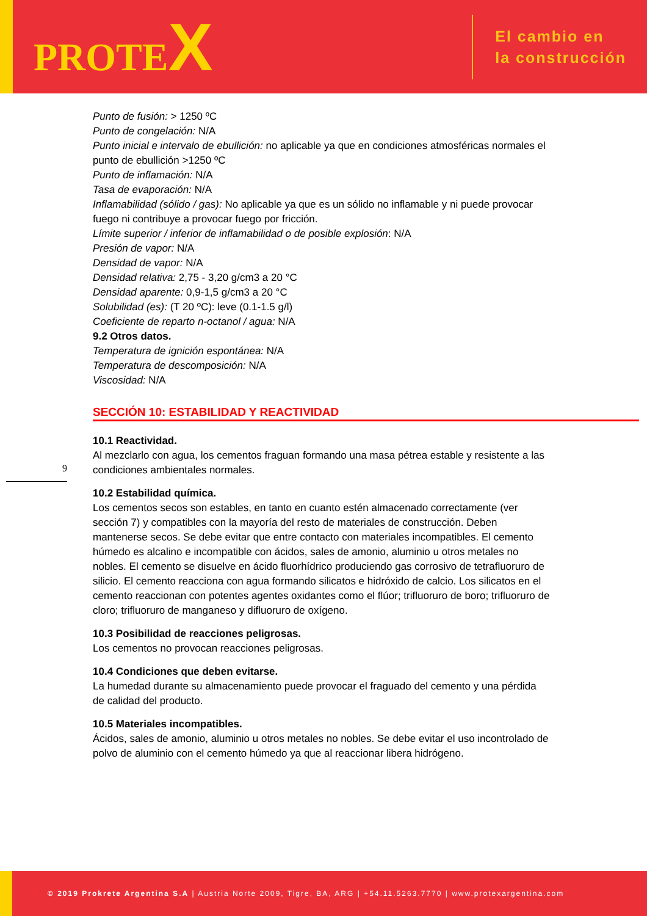PROTEX
El cambio en
la construcción
9
Punto de fusión: > 1250 ºC
Punto de congelación: N/A
Punto inicial e intervalo de ebullición: no aplicable ya que en condiciones atmosféricas normales el punto de ebullición >1250 ºC
Punto de inflamación: N/A
Tasa de evaporación: N/A
Inflamabilidad (sólido / gas): No aplicable ya que es un sólido no inflamable y ni puede provocar fuego ni contribuye a provocar fuego por fricción.
Límite superior / inferior de inflamabilidad o de posible explosión: N/A
Presión de vapor: N/A
Densidad de vapor: N/A
Densidad relativa: 2,75 - 3,20 g/cm3 a 20 °C
Densidad aparente: 0,9-1,5 g/cm3 a 20 °C
Solubilidad (es): (T 20 ºC): leve (0.1-1.5 g/l)
Coeficiente de reparto n-octanol / agua: N/A
9.2 Otros datos.
Temperatura de ignición espontánea: N/A
Temperatura de descomposición: N/A
Viscosidad: N/A
SECCIÓN 10: ESTABILIDAD Y REACTIVIDAD
10.1 Reactividad.
Al mezclarlo con agua, los cementos fraguan formando una masa pétrea estable y resistente a las condiciones ambientales normales.
10.2 Estabilidad química.
Los cementos secos son estables, en tanto en cuanto estén almacenado correctamente (ver sección 7) y compatibles con la mayoría del resto de materiales de construcción. Deben mantenerse secos. Se debe evitar que entre contacto con materiales incompatibles. El cemento húmedo es alcalino e incompatible con ácidos, sales de amonio, aluminio u otros metales no nobles. El cemento se disuelve en ácido fluorhídrico produciendo gas corrosivo de tetrafluoruro de silicio. El cemento reacciona con agua formando silicatos e hidróxido de calcio. Los silicatos en el cemento reaccionan con potentes agentes oxidantes como el flúor; trifluoruro de boro; trifluoruro de cloro; trifluoruro de manganeso y difluoruro de oxígeno.
10.3 Posibilidad de reacciones peligrosas.
Los cementos no provocan reacciones peligrosas.
10.4 Condiciones que deben evitarse.
La humedad durante su almacenamiento puede provocar el fraguado del cemento y una pérdida de calidad del producto.
10.5 Materiales incompatibles.
Ácidos, sales de amonio, aluminio u otros metales no nobles. Se debe evitar el uso incontrolado de polvo de aluminio con el cemento húmedo ya que al reaccionar libera hidrógeno.
© 2019 Prokrete Argentina S.A | Austria Norte 2009, Tigre, BA, ARG | +54.11.5263.7770 | www.protexargentina.com